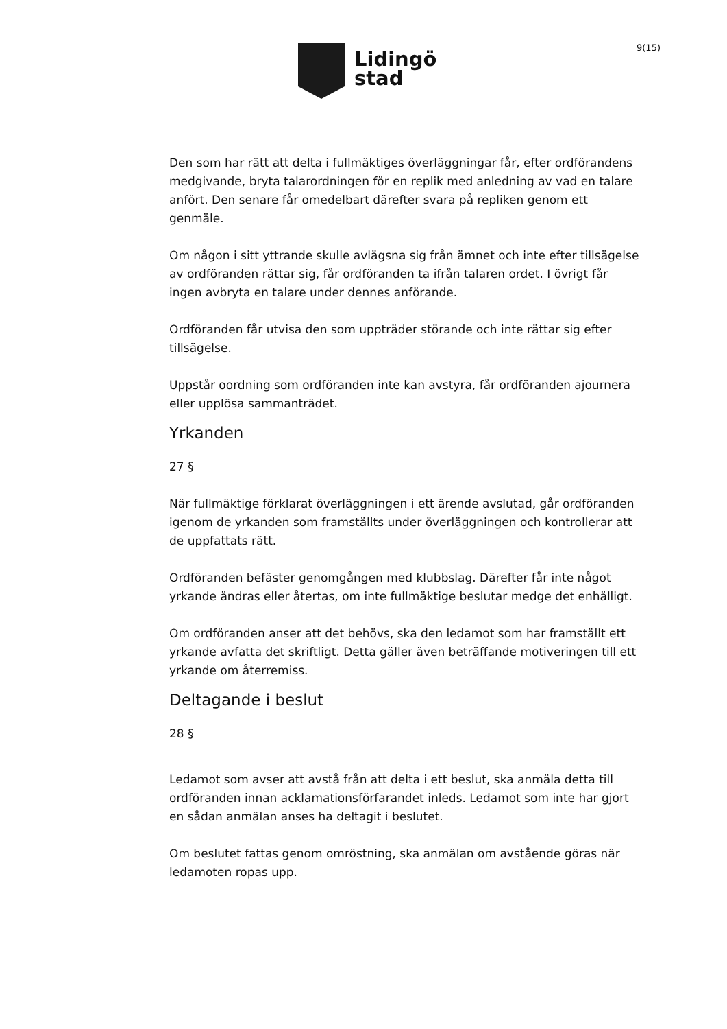Lidingö
stad
9(15)
Den som har rätt att delta i fullmäktiges överläggningar får, efter ordförandens medgivande, bryta talarordningen för en replik med anledning av vad en talare anfört. Den senare får omedelbart därefter svara på repliken genom ett genmäle.
Om någon i sitt yttrande skulle avlägsna sig från ämnet och inte efter tillsägelse av ordföranden rättar sig, får ordföranden ta ifrån talaren ordet. I övrigt får ingen avbryta en talare under dennes anförande.
Ordföranden får utvisa den som uppträder störande och inte rättar sig efter tillsägelse.
Uppstår oordning som ordföranden inte kan avstyra, får ordföranden ajournera eller upplösa sammanträdet.
Yrkanden
27 §
När fullmäktige förklarat överläggningen i ett ärende avslutad, går ordföranden igenom de yrkanden som framställts under överläggningen och kontrollerar att de uppfattats rätt.
Ordföranden befäster genomgången med klubbslag. Därefter får inte något yrkande ändras eller återtas, om inte fullmäktige beslutar medge det enhälligt.
Om ordföranden anser att det behövs, ska den ledamot som har framställt ett yrkande avfatta det skriftligt. Detta gäller även beträffande motiveringen till ett yrkande om återremiss.
Deltagande i beslut
28 §
Ledamot som avser att avstå från att delta i ett beslut, ska anmäla detta till ordföranden innan acklamationsförfarandet inleds. Ledamot som inte har gjort en sådan anmälan anses ha deltagit i beslutet.
Om beslutet fattas genom omröstning, ska anmälan om avstående göras när ledamoten ropas upp.